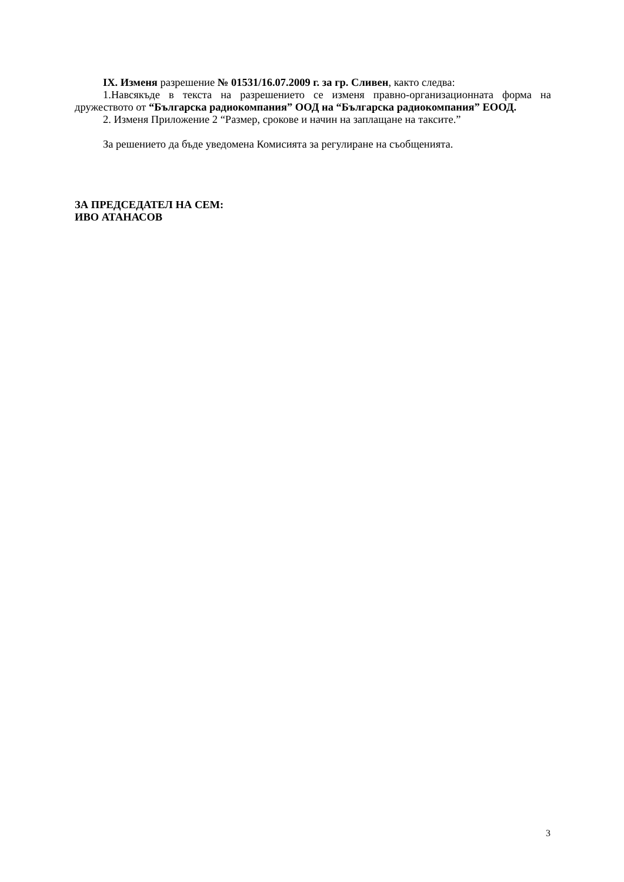IX. Изменя разрешение № 01531/16.07.2009 г. за гр. Сливен, както следва:
1.Навсякъде в текста на разрешението се изменя правно-организационната форма на дружеството от “Българска радиокомпания” ООД на “Българска радиокомпания” ЕООД.
2. Изменя Приложение 2 “Размер, срокове и начин на заплащане на таксите.”
За решението да бъде уведомена Комисията за регулиране на съобщенията.
ЗА ПРЕДСЕДАТЕЛ НА СЕМ:
ИВО АТАНАСОВ
3